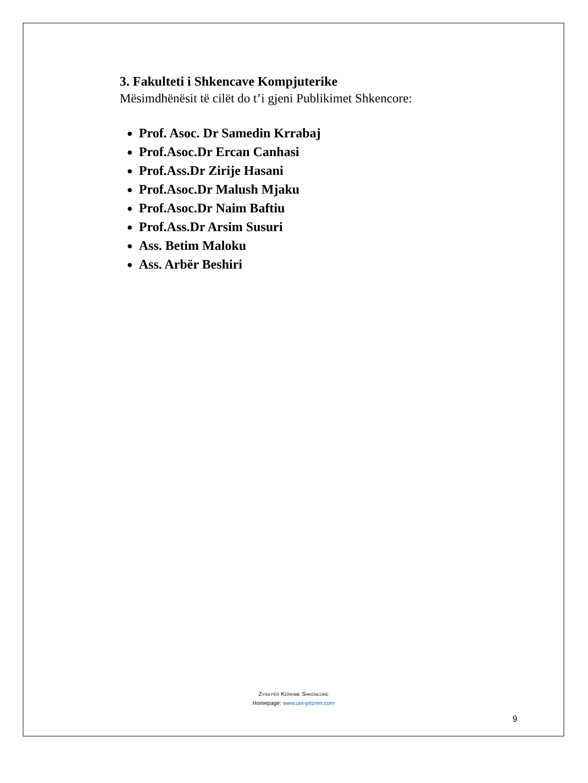3. Fakulteti i Shkencave Kompjuterike
Mësimdhënësit të cilët do t’i gjeni Publikimet Shkencore:
Prof. Asoc. Dr Samedin Krrabaj
Prof.Asoc.Dr Ercan Canhasi
Prof.Ass.Dr Zirije Hasani
Prof.Asoc.Dr Malush Mjaku
Prof.Asoc.Dr Naim Baftiu
Prof.Ass.Dr Arsim Susuri
Ass. Betim Maloku
Ass. Arbër Beshiri
ZYRA PËR KËRKIME SHKENCORE
Homepage: www.uni-prizren.com
9